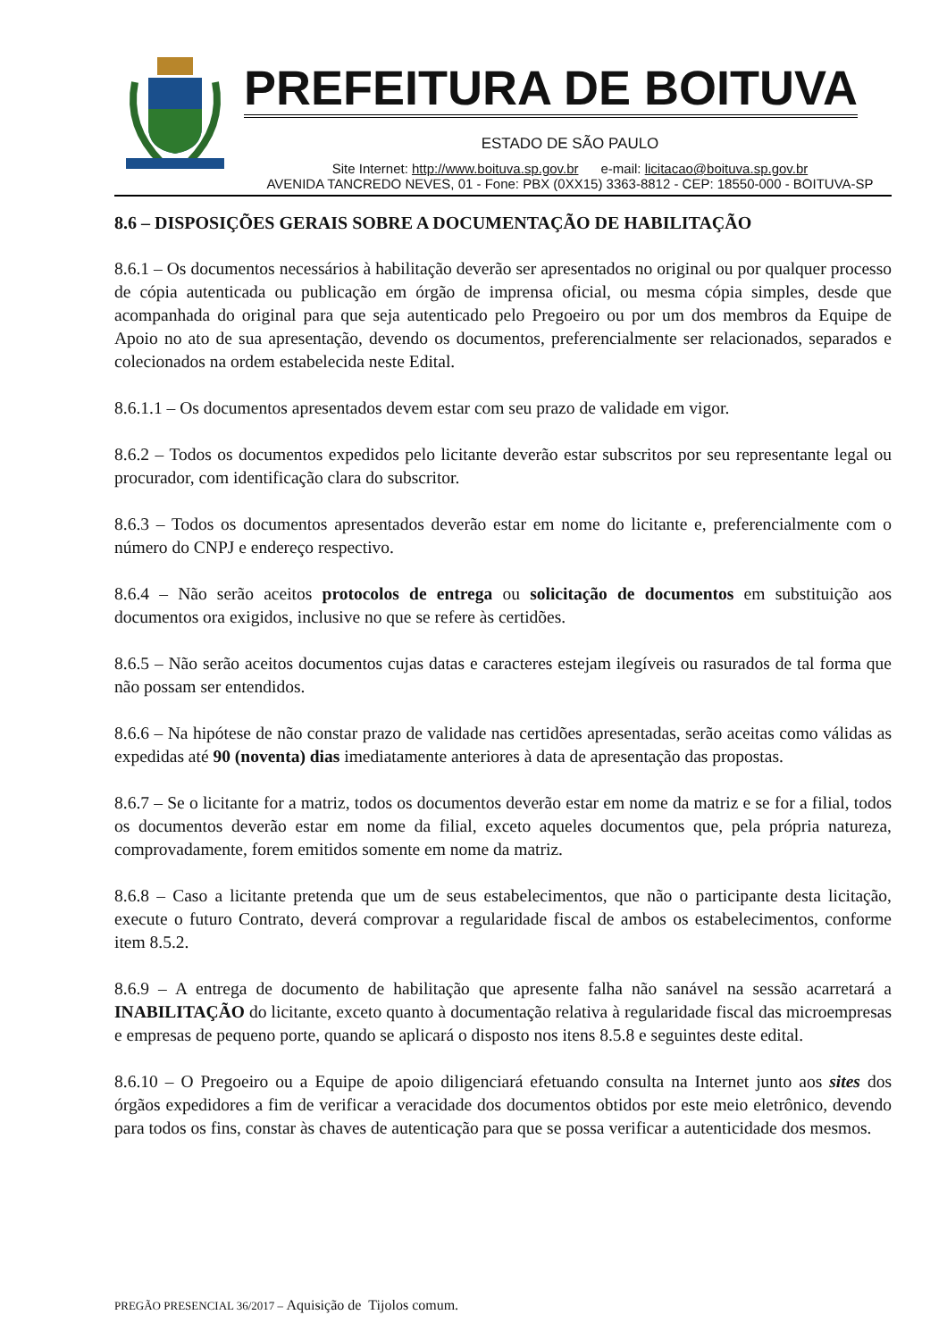PREFEITURA DE BOITUVA
ESTADO DE SÃO PAULO
Site Internet: http://www.boituva.sp.gov.br e-mail: licitacao@boituva.sp.gov.br
AVENIDA TANCREDO NEVES, 01 - Fone: PBX (0XX15) 3363-8812 - CEP: 18550-000 - BOITUVA-SP
8.6 – DISPOSIÇÕES GERAIS SOBRE A DOCUMENTAÇÃO DE HABILITAÇÃO
8.6.1 – Os documentos necessários à habilitação deverão ser apresentados no original ou por qualquer processo de cópia autenticada ou publicação em órgão de imprensa oficial, ou mesma cópia simples, desde que acompanhada do original para que seja autenticado pelo Pregoeiro ou por um dos membros da Equipe de Apoio no ato de sua apresentação, devendo os documentos, preferencialmente ser relacionados, separados e colecionados na ordem estabelecida neste Edital.
8.6.1.1 – Os documentos apresentados devem estar com seu prazo de validade em vigor.
8.6.2 – Todos os documentos expedidos pelo licitante deverão estar subscritos por seu representante legal ou procurador, com identificação clara do subscritor.
8.6.3 – Todos os documentos apresentados deverão estar em nome do licitante e, preferencialmente com o número do CNPJ e endereço respectivo.
8.6.4 – Não serão aceitos protocolos de entrega ou solicitação de documentos em substituição aos documentos ora exigidos, inclusive no que se refere às certidões.
8.6.5 – Não serão aceitos documentos cujas datas e caracteres estejam ilegíveis ou rasurados de tal forma que não possam ser entendidos.
8.6.6 – Na hipótese de não constar prazo de validade nas certidões apresentadas, serão aceitas como válidas as expedidas até 90 (noventa) dias imediatamente anteriores à data de apresentação das propostas.
8.6.7 – Se o licitante for a matriz, todos os documentos deverão estar em nome da matriz e se for a filial, todos os documentos deverão estar em nome da filial, exceto aqueles documentos que, pela própria natureza, comprovadamente, forem emitidos somente em nome da matriz.
8.6.8 – Caso a licitante pretenda que um de seus estabelecimentos, que não o participante desta licitação, execute o futuro Contrato, deverá comprovar a regularidade fiscal de ambos os estabelecimentos, conforme item 8.5.2.
8.6.9 – A entrega de documento de habilitação que apresente falha não sanável na sessão acarretará a INABILITAÇÃO do licitante, exceto quanto à documentação relativa à regularidade fiscal das microempresas e empresas de pequeno porte, quando se aplicará o disposto nos itens 8.5.8 e seguintes deste edital.
8.6.10 – O Pregoeiro ou a Equipe de apoio diligenciará efetuando consulta na Internet junto aos sites dos órgãos expedidores a fim de verificar a veracidade dos documentos obtidos por este meio eletrônico, devendo para todos os fins, constar às chaves de autenticação para que se possa verificar a autenticidade dos mesmos.
PREGÃO PRESENCIAL 36/2017 – Aquisição de Tijolos comum.